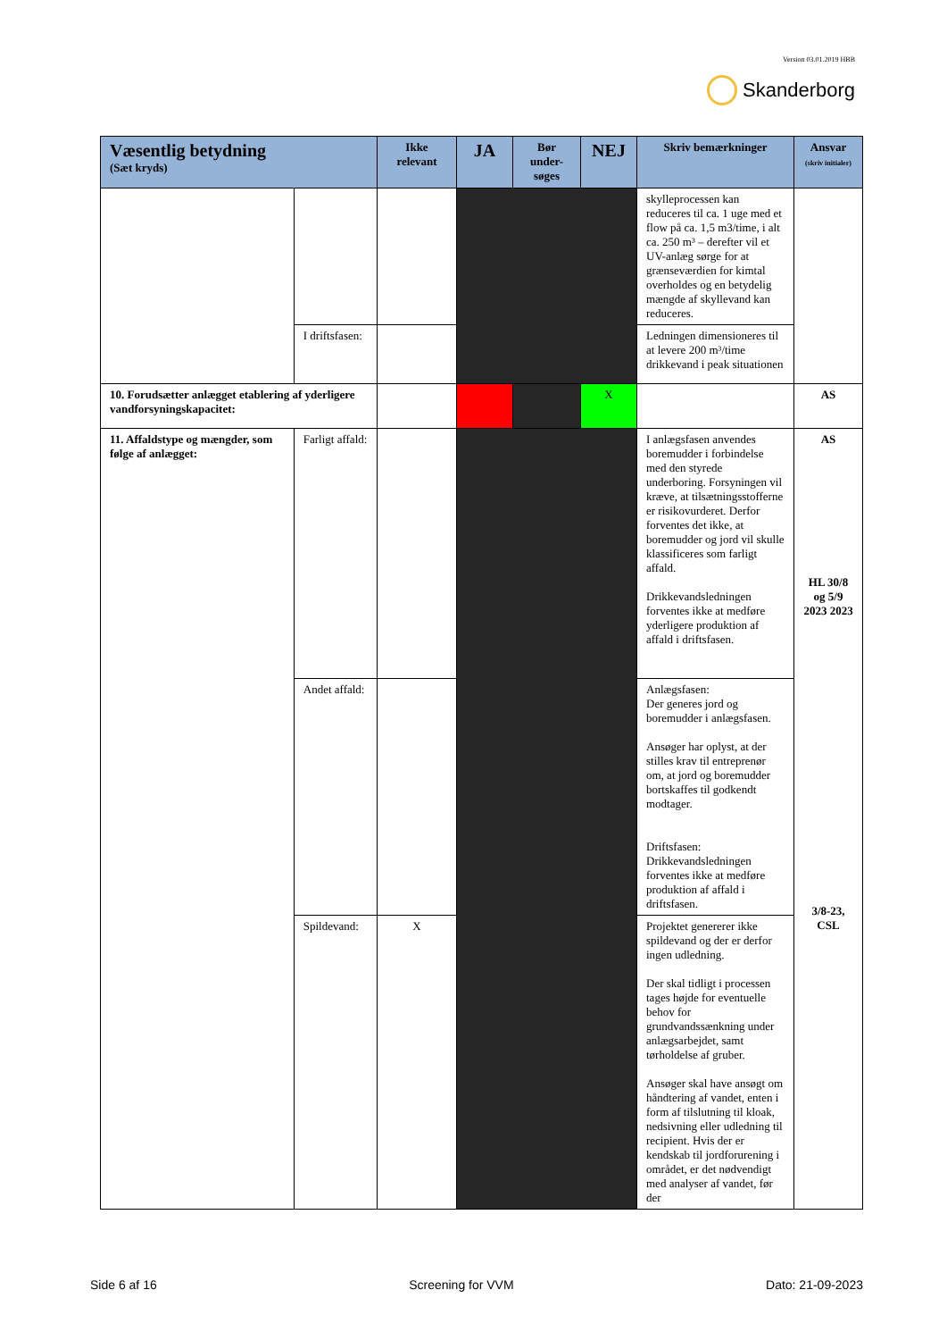Version 03.01.2019 HBB
Skanderborg
| Væsentlig betydning (Sæt kryds) | | Ikke relevant | JA | Bør under-søges | NEJ | Skriv bemærkninger | Ansvar (skriv initialer) |
| --- | --- | --- | --- | --- | --- | --- | --- |
| | | | | | | skylleprocessen kan reduceres til ca. 1 uge med et flow på ca. 1,5 m3/time, i alt ca. 250 m³ – derefter vil et UV-anlæg sørge for at grænseværdien for kimtal overholdes og en betydelig mængde af skyllevand kan reduceres. | |
| | I driftsfasen: | | | | | Ledningen dimensioneres til at levere 200 m³/time drikkevand i peak situationen | |
| 10. Forudsætter anlægget etablering af yderligere vandforsyningskapacitet: | | | | | X | | AS |
| 11. Affaldstype og mængder, som følge af anlægget: | Farligt affald: | | | | | I anlægsfasen anvendes boremudder i forbindelse med den styrede underboring. Forsyningen vil kræve, at tilsætningsstofferne er risikovurderet. Derfor forventes det ikke, at boremudder og jord vil skulle klassificeres som farligt affald. Drikkevandsledningen forventes ikke at medføre yderligere produktion af affald i driftsfasen. | AS HL 30/8 og 5/9 2023 2023 3/8-23, CSL |
| | Andet affald: | | | | | Anlægsfasen: Der generes jord og boremudder i anlægsfasen. Ansøger har oplyst, at der stilles krav til entreprenør om, at jord og boremudder bortskaffes til godkendt modtager. Driftsfasen: Drikkevandsledningen forventes ikke at medføre produktion af affald i driftsfasen. | |
| | Spildevand: | X | | | | Projektet genererer ikke spildevand og der er derfor ingen udledning. Der skal tidligt i processen tages højde for eventuelle behov for grundvandssænkning under anlægsarbejdet, samt tørholdelse af gruber. Ansøger skal have ansøgt om håndtering af vandet, enten i form af tilslutning til kloak, nedsivning eller udledning til recipient. Hvis der er kendskab til jordforurening i området, er det nødvendigt med analyser af vandet, før der | |
Side 6 af 16 Screening for VVM Dato: 21-09-2023